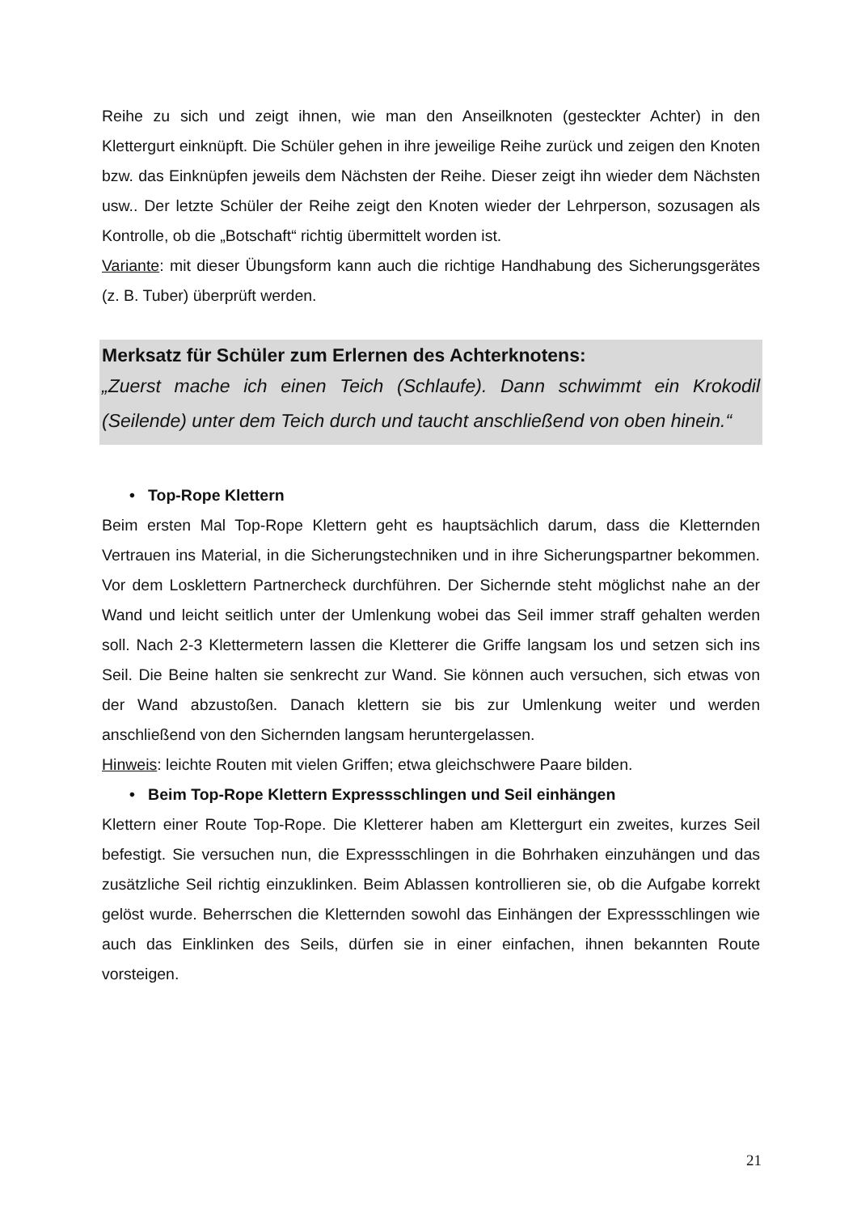Reihe zu sich und zeigt ihnen, wie man den Anseilknoten (gesteckter Achter) in den Klettergurt einknüpft. Die Schüler gehen in ihre jeweilige Reihe zurück und zeigen den Knoten bzw. das Einknüpfen jeweils dem Nächsten der Reihe. Dieser zeigt ihn wieder dem Nächsten usw.. Der letzte Schüler der Reihe zeigt den Knoten wieder der Lehrperson, sozusagen als Kontrolle, ob die „Botschaft“ richtig übermittelt worden ist.
Variante: mit dieser Übungsform kann auch die richtige Handhabung des Sicherungsgerätes (z. B. Tuber) überprüft werden.
Merksatz für Schüler zum Erlernen des Achterknotens:
„Zuerst mache ich einen Teich (Schlaufe). Dann schwimmt ein Krokodil (Seilende) unter dem Teich durch und taucht anschließend von oben hinein.“
• Top-Rope Klettern
Beim ersten Mal Top-Rope Klettern geht es hauptsächlich darum, dass die Kletternden Vertrauen ins Material, in die Sicherungstechniken und in ihre Sicherungspartner bekommen. Vor dem Losklettern Partnercheck durchführen. Der Sichernde steht möglichst nahe an der Wand und leicht seitlich unter der Umlenkung wobei das Seil immer straff gehalten werden soll. Nach 2-3 Klettermetern lassen die Kletterer die Griffe langsam los und setzen sich ins Seil. Die Beine halten sie senkrecht zur Wand. Sie können auch versuchen, sich etwas von der Wand abzustoßen. Danach klettern sie bis zur Umlenkung weiter und werden anschließend von den Sichernden langsam heruntergelassen.
Hinweis: leichte Routen mit vielen Griffen; etwa gleichschwere Paare bilden.
• Beim Top-Rope Klettern Expressschlingen und Seil einhängen
Klettern einer Route Top-Rope. Die Kletterer haben am Klettergurt ein zweites, kurzes Seil befestigt. Sie versuchen nun, die Expressschlingen in die Bohrhaken einzuhängen und das zusätzliche Seil richtig einzuklinken. Beim Ablassen kontrollieren sie, ob die Aufgabe korrekt gelöst wurde. Beherrschen die Kletternden sowohl das Einhängen der Expressschlingen wie auch das Einklinken des Seils, dürfen sie in einer einfachen, ihnen bekannten Route vorsteigen.
21